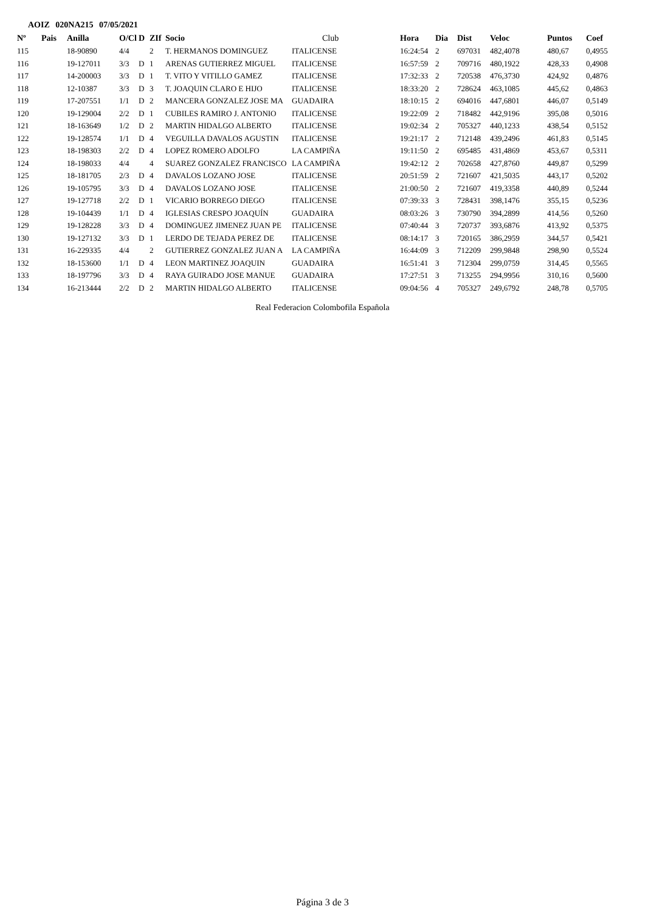AOIZ 020NA215 07/05/2021
| Nº | Pais | Anilla | O/Cl | D | ZIf | Socio | Club | Hora | Dia | Dist | Veloc | Puntos | Coef |
| --- | --- | --- | --- | --- | --- | --- | --- | --- | --- | --- | --- | --- | --- |
| 115 | | 18-90890 | 4/4 | | 2 | T. HERMANOS DOMINGUEZ | ITALICENSE | 16:24:54 | 2 | 697031 | 482,4078 | 480,67 | 0,4955 |
| 116 | | 19-127011 | 3/3 | D | 1 | ARENAS GUTIERREZ MIGUEL | ITALICENSE | 16:57:59 | 2 | 709716 | 480,1922 | 428,33 | 0,4908 |
| 117 | | 14-200003 | 3/3 | D | 1 | T. VITO Y VITILLO GAMEZ | ITALICENSE | 17:32:33 | 2 | 720538 | 476,3730 | 424,92 | 0,4876 |
| 118 | | 12-10387 | 3/3 | D | 3 | T. JOAQUIN CLARO E HIJO | ITALICENSE | 18:33:20 | 2 | 728624 | 463,1085 | 445,62 | 0,4863 |
| 119 | | 17-207551 | 1/1 | D | 2 | MANCERA GONZALEZ JOSE MA | GUADAIRA | 18:10:15 | 2 | 694016 | 447,6801 | 446,07 | 0,5149 |
| 120 | | 19-129004 | 2/2 | D | 1 | CUBILES RAMIRO J. ANTONIO | ITALICENSE | 19:22:09 | 2 | 718482 | 442,9196 | 395,08 | 0,5016 |
| 121 | | 18-163649 | 1/2 | D | 2 | MARTIN HIDALGO ALBERTO | ITALICENSE | 19:02:34 | 2 | 705327 | 440,1233 | 438,54 | 0,5152 |
| 122 | | 19-128574 | 1/1 | D | 4 | VEGUILLA DAVALOS AGUSTIN | ITALICENSE | 19:21:17 | 2 | 712148 | 439,2496 | 461,83 | 0,5145 |
| 123 | | 18-198303 | 2/2 | D | 4 | LOPEZ ROMERO ADOLFO | LA CAMPIÑA | 19:11:50 | 2 | 695485 | 431,4869 | 453,67 | 0,5311 |
| 124 | | 18-198033 | 4/4 | | 4 | SUAREZ GONZALEZ FRANCISCO | LA CAMPIÑA | 19:42:12 | 2 | 702658 | 427,8760 | 449,87 | 0,5299 |
| 125 | | 18-181705 | 2/3 | D | 4 | DAVALOS LOZANO JOSE | ITALICENSE | 20:51:59 | 2 | 721607 | 421,5035 | 443,17 | 0,5202 |
| 126 | | 19-105795 | 3/3 | D | 4 | DAVALOS LOZANO JOSE | ITALICENSE | 21:00:50 | 2 | 721607 | 419,3358 | 440,89 | 0,5244 |
| 127 | | 19-127718 | 2/2 | D | 1 | VICARIO BORREGO DIEGO | ITALICENSE | 07:39:33 | 3 | 728431 | 398,1476 | 355,15 | 0,5236 |
| 128 | | 19-104439 | 1/1 | D | 4 | IGLESIAS CRESPO JOAQUÍN | GUADAIRA | 08:03:26 | 3 | 730790 | 394,2899 | 414,56 | 0,5260 |
| 129 | | 19-128228 | 3/3 | D | 4 | DOMINGUEZ JIMENEZ JUAN PE | ITALICENSE | 07:40:44 | 3 | 720737 | 393,6876 | 413,92 | 0,5375 |
| 130 | | 19-127132 | 3/3 | D | 1 | LERDO DE TEJADA PEREZ DE | ITALICENSE | 08:14:17 | 3 | 720165 | 386,2959 | 344,57 | 0,5421 |
| 131 | | 16-229335 | 4/4 | | 2 | GUTIERREZ GONZALEZ JUAN A | LA CAMPIÑA | 16:44:09 | 3 | 712209 | 299,9848 | 298,90 | 0,5524 |
| 132 | | 18-153600 | 1/1 | D | 4 | LEON MARTINEZ JOAQUIN | GUADAIRA | 16:51:41 | 3 | 712304 | 299,0759 | 314,45 | 0,5565 |
| 133 | | 18-197796 | 3/3 | D | 4 | RAYA GUIRADO JOSE MANUE | GUADAIRA | 17:27:51 | 3 | 713255 | 294,9956 | 310,16 | 0,5600 |
| 134 | | 16-213444 | 2/2 | D | 2 | MARTIN HIDALGO ALBERTO | ITALICENSE | 09:04:56 | 4 | 705327 | 249,6792 | 248,78 | 0,5705 |
Real Federacion Colombofila Española
Página 3 de 3